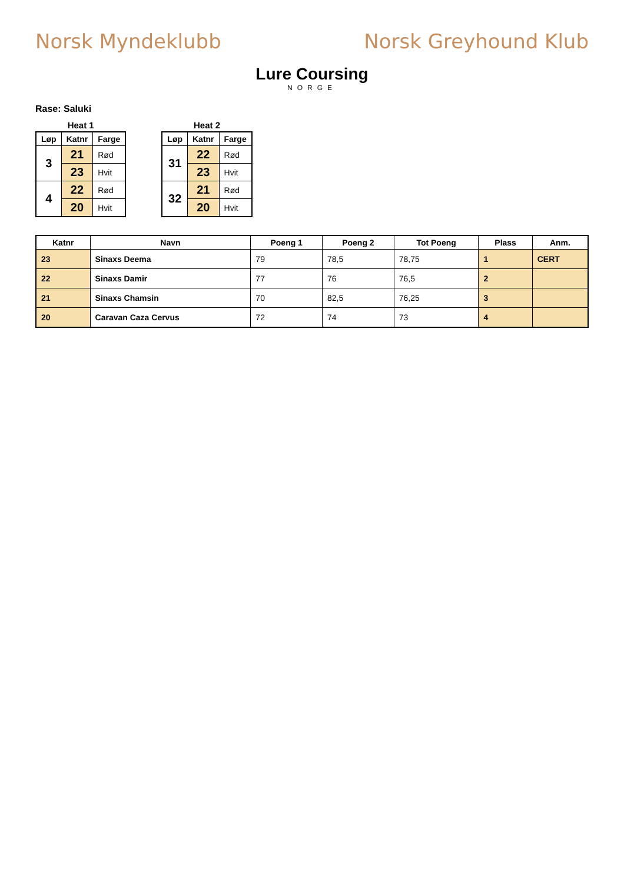Norsk Myndeklubb Norsk Greyhound Klub
Lure Coursing
NORGE
Rase: Saluki
Heat 1
| Løp | Katnr | Farge |
| --- | --- | --- |
| 3 | 21 | Rød |
| | 23 | Hvit |
| 4 | 22 | Rød |
| | 20 | Hvit |
Heat 2
| Løp | Katnr | Farge |
| --- | --- | --- |
| 31 | 22 | Rød |
| | 23 | Hvit |
| 32 | 21 | Rød |
| | 20 | Hvit |
| Katnr | Navn | Poeng 1 | Poeng 2 | Tot Poeng | Plass | Anm. |
| --- | --- | --- | --- | --- | --- | --- |
| 23 | Sinaxs Deema | 79 | 78,5 | 78,75 | 1 | CERT |
| 22 | Sinaxs Damir | 77 | 76 | 76,5 | 2 | |
| 21 | Sinaxs Chamsin | 70 | 82,5 | 76,25 | 3 | |
| 20 | Caravan Caza Cervus | 72 | 74 | 73 | 4 | |